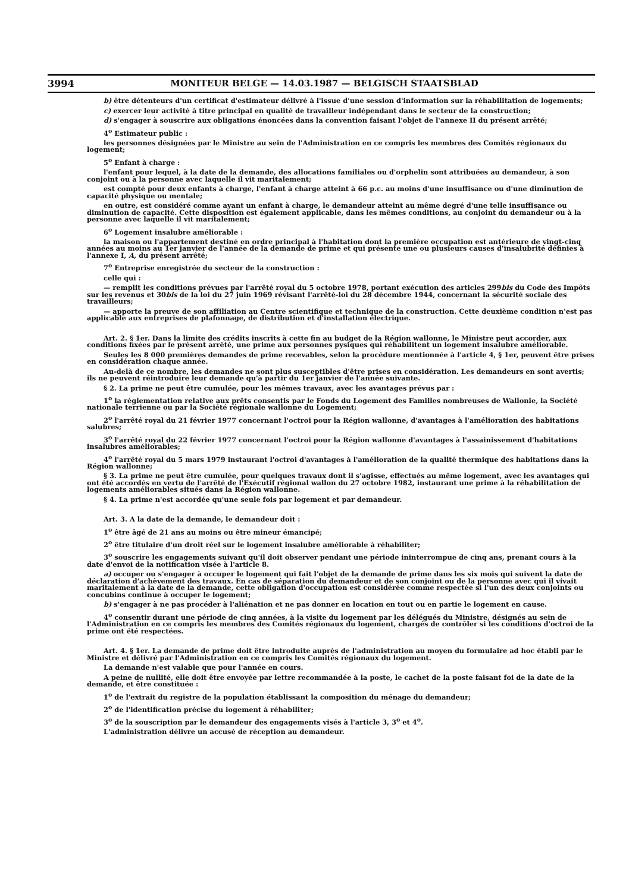3994 MONITEUR BELGE — 14.03.1987 — BELGISCH STAATSBLAD
b) être détenteurs d'un certificat d'estimateur délivré à l'issue d'une session d'information sur la réhabilitation de logements;
c) exercer leur activité à titre principal en qualité de travailleur indépendant dans le secteur de la construction;
d) s'engager à souscrire aux obligations énoncées dans la convention faisant l'objet de l'annexe II du présent arrêté;
4<sup>o</sup> Estimateur public :
les personnes désignées par le Ministre au sein de l'Administration en ce compris les membres des Comités régionaux du logement;
5<sup>o</sup> Enfant à charge :
l'enfant pour lequel, à la date de la demande, des allocations familiales ou d'orphelin sont attribuées au demandeur, à son conjoint ou à la personne avec laquelle il vit maritalement;
est compté pour deux enfants à charge, l'enfant à charge atteint à 66 p.c. au moins d'une insuffisance ou d'une diminution de capacité physique ou mentale;
en outre, est considéré comme ayant un enfant à charge, le demandeur atteint au même degré d'une telle insuffisance ou diminution de capacité. Cette disposition est également applicable, dans les mêmes conditions, au conjoint du demandeur ou à la personne avec laquelle il vit maritalement;
6<sup>o</sup> Logement insalubre améliorable :
la maison ou l'appartement destiné en ordre principal à l'habitation dont la première occupation est antérieure de vingt-cinq années au moins au 1er janvier de l'année de la demande de prime et qui présente une ou plusieurs causes d'insalubrité définies à l'annexe I, A, du présent arrêté;
7<sup>o</sup> Entreprise enregistrée du secteur de la construction :
celle qui :
— remplit les conditions prévues par l'arrêté royal du 5 octobre 1978, portant exécution des articles 299bis du Code des Impôts sur les revenus et 30bis de la loi du 27 juin 1969 révisant l'arrêté-loi du 28 décembre 1944, concernant la sécurité sociale des travailleurs;
— apporte la preuve de son affiliation au Centre scientifique et technique de la construction. Cette deuxième condition n'est pas applicable aux entreprises de plafonnage, de distribution et d'installation électrique.
Art. 2. § 1er. Dans la limite des crédits inscrits à cette fin au budget de la Région wallonne, le Ministre peut accorder, aux conditions fixées par le présent arrêté, une prime aux personnes pysiques qui réhabilitent un logement insalubre améliorable.
Seules les 8 000 premières demandes de prime recevables, selon la procédure mentionnée à l'article 4, § 1er, peuvent être prises en considération chaque année.
Au-delà de ce nombre, les demandes ne sont plus susceptibles d'être prises en considération. Les demandeurs en sont avertis; ils ne peuvent réintroduire leur demande qu'à partir du 1er janvier de l'année suivante.
§ 2. La prime ne peut être cumulée, pour les mêmes travaux, avec les avantages prévus par :
1<sup>o</sup> la réglementation relative aux prêts consentis par le Fonds du Logement des Familles nombreuses de Wallonie, la Société nationale terrienne ou par la Société régionale wallonne du Logement;
2<sup>o</sup> l'arrêté royal du 21 février 1977 concernant l'octroi pour la Région wallonne, d'avantages à l'amélioration des habitations salubres;
3<sup>o</sup> l'arrêté royal du 22 février 1977 concernant l'octroi pour la Région wallonne d'avantages à l'assainissement d'habitations insalubres améliorables;
4<sup>o</sup> l'arrêté royal du 5 mars 1979 instaurant l'octroi d'avantages à l'amélioration de la qualité thermique des habitations dans la Région wallonne;
§ 3. La prime ne peut être cumulée, pour quelques travaux dont il s'agisse, effectués au même logement, avec les avantages qui ont été accordés en vertu de l'arrêté de l'Exécutif régional wallon du 27 octobre 1982, instaurant une prime à la réhabilitation de logements améliorables situés dans la Région wallonne.
§ 4. La prime n'est accordée qu'une seule fois par logement et par demandeur.
Art. 3. A la date de la demande, le demandeur doit :
1<sup>o</sup> être âgé de 21 ans au moins ou être mineur émancipé;
2<sup>o</sup> être titulaire d'un droit réel sur le logement insalubre améliorable à réhabiliter;
3<sup>o</sup> souscrire les engagements suivant qu'il doit observer pendant une période ininterrompue de cinq ans, prenant cours à la date d'envoi de la notification visée à l'article 8.
a) occuper ou s'engager à occuper le logement qui fait l'objet de la demande de prime dans les six mois qui suivent la date de déclaration d'achèvement des travaux. En cas de séparation du demandeur et de son conjoint ou de la personne avec qui il vivait maritalement à la date de la demande, cette obligation d'occupation est considérée comme respectée si l'un des deux conjoints ou concubins continue à occuper le logement;
b) s'engager à ne pas procéder à l'aliénation et ne pas donner en location en tout ou en partie le logement en cause.
4<sup>o</sup> consentir durant une période de cinq années, à la visite du logement par les délégués du Ministre, désignés au sein de l'Administration en ce compris les membres des Comités régionaux du logement, chargés de contrôler si les conditions d'octroi de la prime ont été respectées.
Art. 4. § 1er. La demande de prime doit être introduite auprès de l'administration au moyen du formulaire ad hoc établi par le Ministre et délivré par l'Administration en ce compris les Comités régionaux du logement.
La demande n'est valable que pour l'année en cours.
A peine de nullité, elle doit être envoyée par lettre recommandée à la poste, le cachet de la poste faisant foi de la date de la demande, et être constituée :
1<sup>o</sup> de l'extrait du registre de la population établissant la composition du ménage du demandeur;
2<sup>o</sup> de l'identification précise du logement à réhabiliter;
3<sup>o</sup> de la souscription par le demandeur des engagements visés à l'article 3, 3<sup>o</sup> et 4<sup>o</sup>.
L'administration délivre un accusé de réception au demandeur.